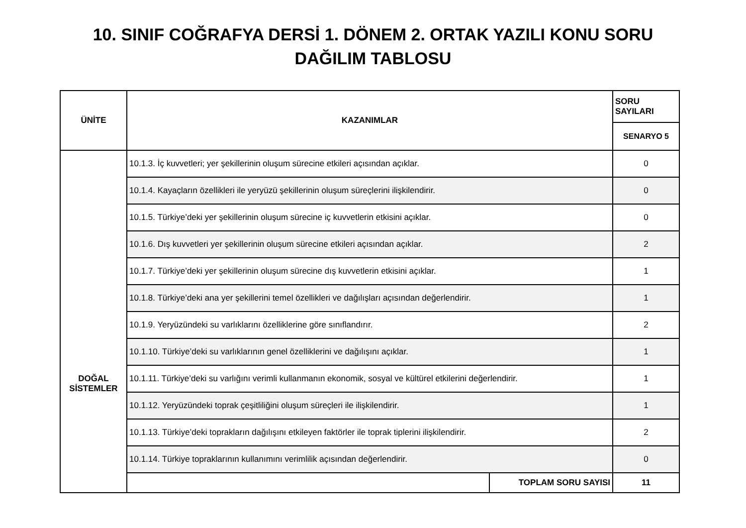10. SINIF COĞRAFYA DERSİ 1. DÖNEM 2. ORTAK YAZILI KONU SORU
DAĞILIM TABLOSU
| ÜNİTE | KAZANIMLAR | | SORU SAYILARI |
| --- | --- | --- | --- |
| | | | SENARYO 5 |
| DOĞAL SİSTEMLER | 10.1.3. İç kuvvetleri; yer şekillerinin oluşum sürecine etkileri açısından açıklar. | | 0 |
| | 10.1.4. Kayaçların özellikleri ile yeryüzü şekillerinin oluşum süreçlerini ilişkilendirir. | | 0 |
| | 10.1.5. Türkiye’deki yer şekillerinin oluşum sürecine iç kuvvetlerin etkisini açıklar. | | 0 |
| | 10.1.6. Dış kuvvetleri yer şekillerinin oluşum sürecine etkileri açısından açıklar. | | 2 |
| | 10.1.7. Türkiye’deki yer şekillerinin oluşum sürecine dış kuvvetlerin etkisini açıklar. | | 1 |
| | 10.1.8. Türkiye’deki ana yer şekillerini temel özellikleri ve dağılışları açısından değerlendirir. | | 1 |
| | 10.1.9. Yeryüzündeki su varlıklarını özelliklerine göre sınıflandırır. | | 2 |
| | 10.1.10. Türkiye’deki su varlıklarının genel özelliklerini ve dağılışını açıklar. | | 1 |
| | 10.1.11. Türkiye’deki su varlığını verimli kullanmanın ekonomik, sosyal ve kültürel etkilerini değerlendirir. | | 1 |
| | 10.1.12. Yeryüzündeki toprak çeşitliliğini oluşum süreçleri ile ilişkilendirir. | | 1 |
| | 10.1.13. Türkiye’deki toprakların dağılışını etkileyen faktörler ile toprak tiplerini ilişkilendirir. | | 2 |
| | 10.1.14. Türkiye topraklarının kullanımını verimlilik açısından değerlendirir. | | 0 |
| | | TOPLAM SORU SAYISI | 11 |